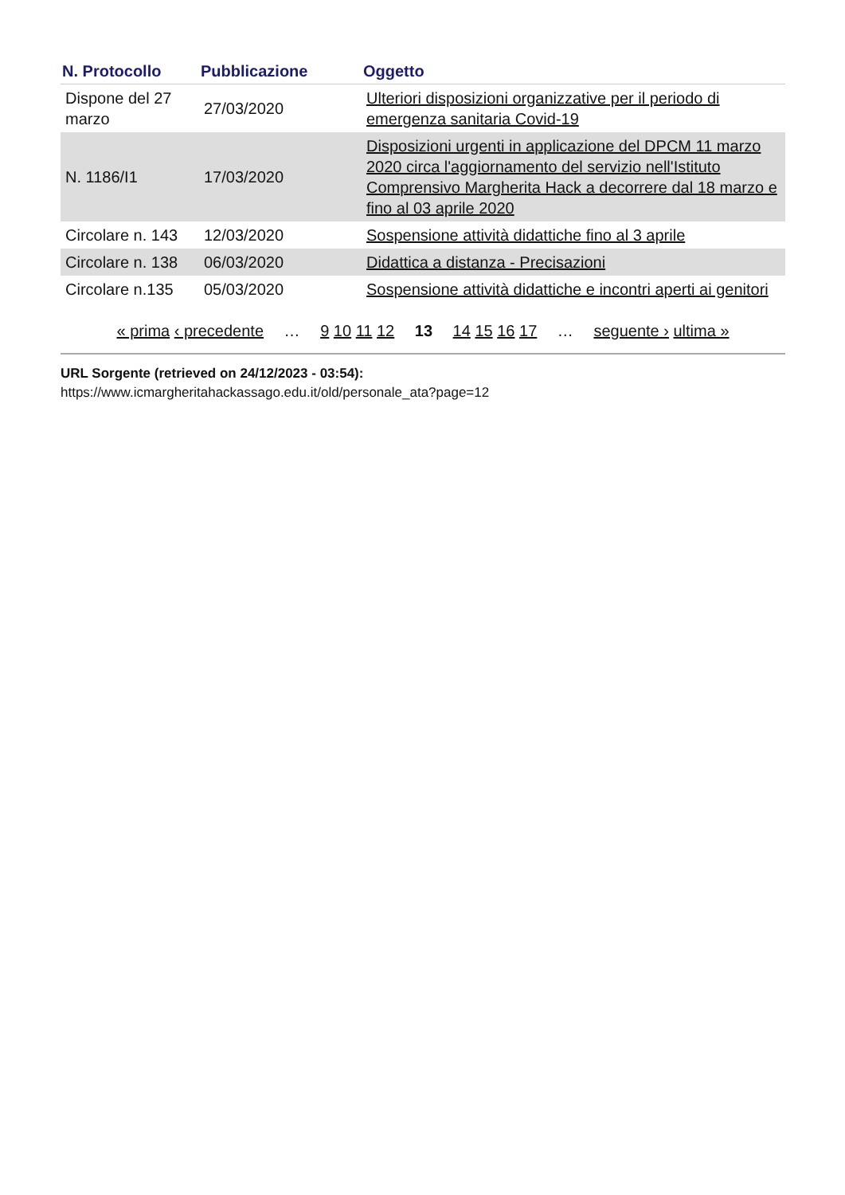| N. Protocollo | Pubblicazione | Oggetto |
| --- | --- | --- |
| Dispone del 27 marzo | 27/03/2020 | Ulteriori disposizioni organizzative per il periodo di emergenza sanitaria Covid-19 |
| N. 1186/I1 | 17/03/2020 | Disposizioni urgenti in applicazione del DPCM 11 marzo 2020 circa l'aggiornamento del servizio nell'Istituto Comprensivo Margherita Hack a decorrere dal 18 marzo e fino al 03 aprile 2020 |
| Circolare n. 143 | 12/03/2020 | Sospensione attività didattiche fino al 3 aprile |
| Circolare n. 138 | 06/03/2020 | Didattica a distanza - Precisazioni |
| Circolare n.135 | 05/03/2020 | Sospensione attività didattiche e incontri aperti ai genitori |
« prima ‹ precedente … 9 10 11 12 13 14 15 16 17 … seguente › ultima »
URL Sorgente (retrieved on 24/12/2023 - 03:54):
https://www.icmargheritahackassago.edu.it/old/personale_ata?page=12